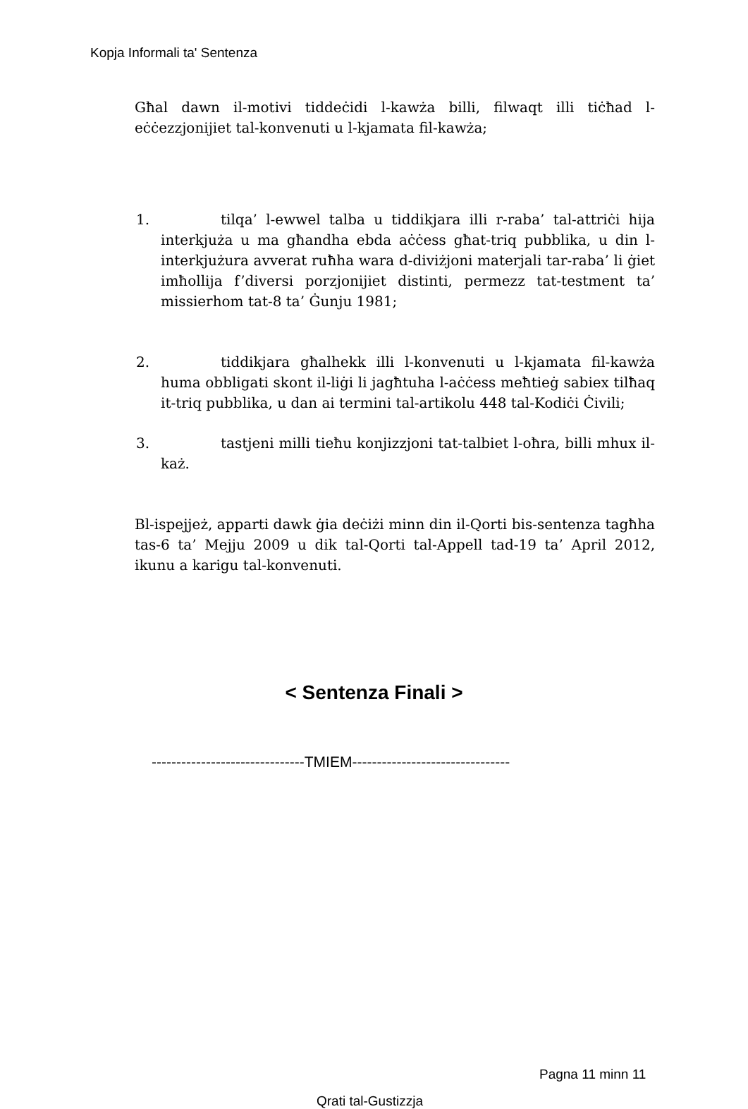Kopja Informali ta' Sentenza
Għal dawn il-motivi tiddeċidi l-kawża billi, filwaqt illi tiċħad l-eċċezzjonijiet tal-konvenuti u l-kjamata fil-kawża;
1. tilqa’ l-ewwel talba u tiddikjara illi r-raba’ tal-attriċi hija interkjuża u ma għandha ebda aċċess għat-triq pubblika, u din l-interkjużura avverat ruħha wara d-diviżjoni materjali tar-raba’ li ġiet imħollija f’diversi porzjonijiet distinti, permezz tat-testment ta’ missierhom tat-8 ta’ Ġunju 1981;
2. tiddikjara għalhekk illi l-konvenuti u l-kjamata fil-kawża huma obbligati skont il-liġi li jagħtuha l-aċċess meħtieġ sabiex tilħaq it-triq pubblika, u dan ai termini tal-artikolu 448 tal-Kodiċi Ċivili;
3. tastjeni milli tieħu konjizzjoni tat-talbiet l-oħra, billi mhux il-każ.
Bl-ispejjeż, apparti dawk ġia deċiżi minn din il-Qorti bis-sentenza tagħha tas-6 ta’ Mejju 2009 u dik tal-Qorti tal-Appell tad-19 ta’ April 2012, ikunu a karigu tal-konvenuti.
< Sentenza Finali >
-------------------------------TMIEM--------------------------------
Pagna 11 minn 11
Qrati tal-Gustizzja